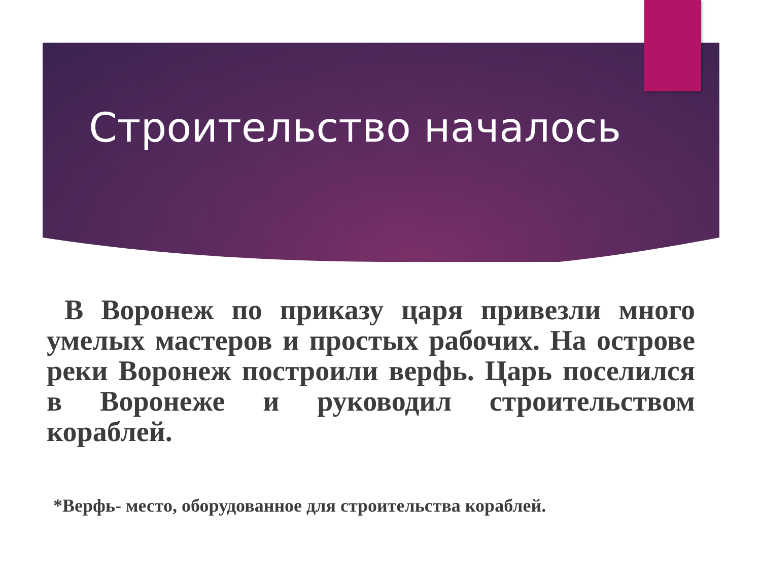Строительство началось
В Воронеж по приказу царя привезли много умелых мастеров и простых рабочих. На острове реки Воронеж построили верфь. Царь поселился в Воронеже и руководил строительством кораблей.
*Верфь- место, оборудованное для строительства кораблей.